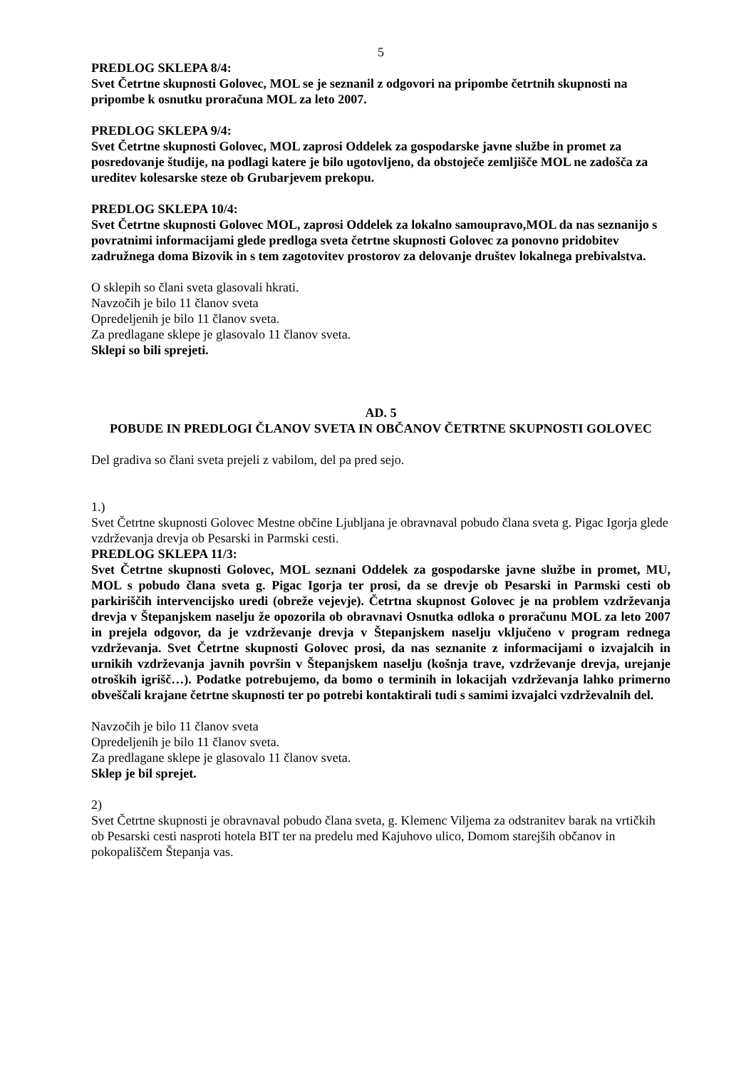5
PREDLOG SKLEPA 8/4:
Svet Četrtne skupnosti Golovec, MOL se je seznanil z odgovori na pripombe četrtnih skupnosti na pripombe k osnutku proračuna MOL za leto 2007.
PREDLOG SKLEPA 9/4:
Svet Četrtne skupnosti Golovec, MOL zaprosi Oddelek za gospodarske javne službe in promet za posredovanje študije, na podlagi katere je bilo ugotovljeno, da obstoječe zemljišče MOL ne zadošča za ureditev kolesarske steze ob Grubarjevem prekopu.
PREDLOG SKLEPA 10/4:
Svet Četrtne skupnosti Golovec MOL, zaprosi Oddelek za lokalno samoupravo,MOL da nas seznanijo s povratnimi informacijami glede predloga sveta četrtne skupnosti Golovec za ponovno pridobitev zadružnega doma Bizovik in s tem zagotovitev prostorov za delovanje društev lokalnega prebivalstva.
O sklepih so člani sveta glasovali hkrati.
Navzočih je bilo 11 članov sveta
Opredeljenih je bilo 11 članov sveta.
Za predlagane sklepe je glasovalo 11 članov sveta.
Sklepi so bili sprejeti.
AD. 5
POBUDE IN PREDLOGI ČLANOV SVETA IN OBČANOV ČETRTNE SKUPNOSTI GOLOVEC
Del gradiva so člani sveta prejeli z vabilom, del pa pred sejo.
1.)
Svet Četrtne skupnosti Golovec Mestne občine Ljubljana je obravnaval pobudo člana sveta g. Pigac Igorja glede vzdrževanja drevja ob Pesarski in Parmski cesti.
PREDLOG SKLEPA 11/3:
Svet Četrtne skupnosti Golovec, MOL seznani Oddelek za gospodarske javne službe in promet, MU, MOL s pobudo člana sveta g. Pigac Igorja ter prosi, da se drevje ob Pesarski in Parmski cesti ob parkiriščih intervencijsko uredi (obreže vejevje). Četrtna skupnost Golovec je na problem vzdrževanja drevja v Štepanjskem naselju že opozorila ob obravnavi Osnutka odloka o proračunu MOL za leto 2007 in prejela odgovor, da je vzdrževanje drevja v Štepanjskem naselju vključeno v program rednega vzdrževanja. Svet Četrtne skupnosti Golovec prosi, da nas seznanite z informacijami o izvajalcih in urnikih vzdrževanja javnih površin v Štepanjskem naselju (košnja trave, vzdrževanje drevja, urejanje otroških igrišč…). Podatke potrebujemo, da bomo o terminih in lokacijah vzdrževanja lahko primerno obveščali krajane četrtne skupnosti ter po potrebi kontaktirali tudi s samimi izvajalci vzdrževalnih del.
Navzočih je bilo 11 članov sveta
Opredeljenih je bilo 11 članov sveta.
Za predlagane sklepe je glasovalo 11 članov sveta.
Sklep je bil sprejet.
2)
Svet Četrtne skupnosti je obravnaval pobudo člana sveta, g. Klemenc Viljema za odstranitev barak na vrtičkih ob Pesarski cesti nasproti hotela BIT ter na predelu med Kajuhovo ulico, Domom starejših občanov in pokopališčem Štepanja vas.